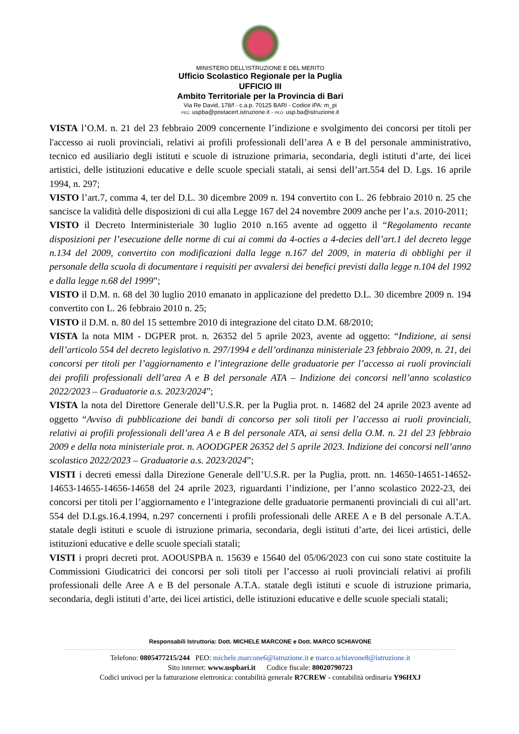MINISTERO DELL’ISTRUZIONE E DEL MERITO
Ufficio Scolastico Regionale per la Puglia
UFFICIO III
Ambito Territoriale per la Provincia di Bari
Via Re David, 178/f - c.a.p. 70125 BARI - Codice iPA: m_pi
PEC: uspba@postacert.istruzione.it - PEO: usp.ba@istruzione.it
VISTA l’O.M. n. 21 del 23 febbraio 2009 concernente l’indizione e svolgimento dei concorsi per titoli per l'accesso ai ruoli provinciali, relativi ai profili professionali dell’area A e B del personale amministrativo, tecnico ed ausiliario degli istituti e scuole di istruzione primaria, secondaria, degli istituti d’arte, dei licei artistici, delle istituzioni educative e delle scuole speciali statali, ai sensi dell’art.554 del D. Lgs. 16 aprile 1994, n. 297;
VISTO l’art.7, comma 4, ter del D.L. 30 dicembre 2009 n. 194 convertito con L. 26 febbraio 2010 n. 25 che sancisce la validità delle disposizioni di cui alla Legge 167 del 24 novembre 2009 anche per l’a.s. 2010-2011;
VISTO il Decreto Interministeriale 30 luglio 2010 n.165 avente ad oggetto il “Regolamento recante disposizioni per l’esecuzione delle norme di cui ai commi da 4-octies a 4-decies dell’art.1 del decreto legge n.134 del 2009, convertito con modificazioni dalla legge n.167 del 2009, in materia di obblighi per il personale della scuola di documentare i requisiti per avvalersi dei benefici previsti dalla legge n.104 del 1992 e dalla legge n.68 del 1999”;
VISTO il D.M. n. 68 del 30 luglio 2010 emanato in applicazione del predetto D.L. 30 dicembre 2009 n. 194 convertito con L. 26 febbraio 2010 n. 25;
VISTO il D.M. n. 80 del 15 settembre 2010 di integrazione del citato D.M. 68/2010;
VISTA la nota MIM - DGPER prot. n. 26352 del 5 aprile 2023, avente ad oggetto: “Indizione, ai sensi dell’articolo 554 del decreto legislativo n. 297/1994 e dell’ordinanza ministeriale 23 febbraio 2009, n. 21, dei concorsi per titoli per l’aggiornamento e l’integrazione delle graduatorie per l’accesso ai ruoli provinciali dei profili professionali dell’area A e B del personale ATA – Indizione dei concorsi nell’anno scolastico 2022/2023 – Graduatorie a.s. 2023/2024”;
VISTA la nota del Direttore Generale dell’U.S.R. per la Puglia prot. n. 14682 del 24 aprile 2023 avente ad oggetto “Avviso di pubblicazione dei bandi di concorso per soli titoli per l’accesso ai ruoli provinciali, relativi ai profili professionali dell’area A e B del personale ATA, ai sensi della O.M. n. 21 del 23 febbraio 2009 e della nota ministeriale prot. n. AOODGPER 26352 del 5 aprile 2023. Indizione dei concorsi nell’anno scolastico 2022/2023 – Graduatorie a.s. 2023/2024”;
VISTI i decreti emessi dalla Direzione Generale dell’U.S.R. per la Puglia, prott. nn. 14650-14651-14652-14653-14655-14656-14658 del 24 aprile 2023, riguardanti l’indizione, per l’anno scolastico 2022-23, dei concorsi per titoli per l’aggiornamento e l’integrazione delle graduatorie permanenti provinciali di cui all’art. 554 del D.Lgs.16.4.1994, n.297 concernenti i profili professionali delle AREE A e B del personale A.T.A. statale degli istituti e scuole di istruzione primaria, secondaria, degli istituti d’arte, dei licei artistici, delle istituzioni educative e delle scuole speciali statali;
VISTI i propri decreti prot. AOOUSPBA n. 15639 e 15640 del 05/06/2023 con cui sono state costituite la Commissioni Giudicatrici dei concorsi per soli titoli per l’accesso ai ruoli provinciali relativi ai profili professionali delle Aree A e B del personale A.T.A. statale degli istituti e scuole di istruzione primaria, secondaria, degli istituti d’arte, dei licei artistici, delle istituzioni educative e delle scuole speciali statali;
Responsabili Istruttoria: Dott. MICHELE MARCONE e Dott. MARCO SCHIAVONE
Telefono: 0805477215/244 PEO: michele.marcone6@istruzione.it e marco.schiavone8@istruzione.it
Sito internet: www.uspbari.it Codice fiscale: 80020790723
Codici univoci per la fatturazione elettronica: contabilità generale R7CREW - contabilità ordinaria Y96HXJ